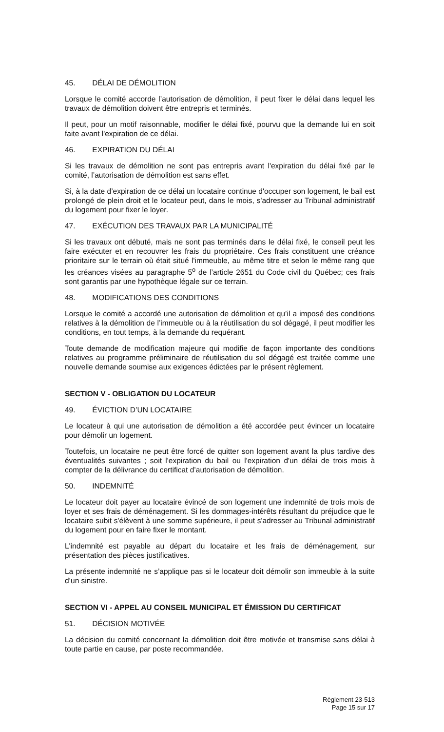45. DÉLAI DE DÉMOLITION
Lorsque le comité accorde l’autorisation de démolition, il peut fixer le délai dans lequel les travaux de démolition doivent être entrepris et terminés.
Il peut, pour un motif raisonnable, modifier le délai fixé, pourvu que la demande lui en soit faite avant l'expiration de ce délai.
46. EXPIRATION DU DÉLAI
Si les travaux de démolition ne sont pas entrepris avant l'expiration du délai fixé par le comité, l’autorisation de démolition est sans effet.
Si, à la date d’expiration de ce délai un locataire continue d'occuper son logement, le bail est prolongé de plein droit et le locateur peut, dans le mois, s'adresser au Tribunal administratif du logement pour fixer le loyer.
47. EXÉCUTION DES TRAVAUX PAR LA MUNICIPALITÉ
Si les travaux ont débuté, mais ne sont pas terminés dans le délai fixé, le conseil peut les faire exécuter et en recouvrer les frais du propriétaire. Ces frais constituent une créance prioritaire sur le terrain où était situé l'immeuble, au même titre et selon le même rang que les créances visées au paragraphe 5<sup>o</sup> de l’article 2651 du Code civil du Québec; ces frais sont garantis par une hypothèque légale sur ce terrain.
48. MODIFICATIONS DES CONDITIONS
Lorsque le comité a accordé une autorisation de démolition et qu’il a imposé des conditions relatives à la démolition de l’immeuble ou à la réutilisation du sol dégagé, il peut modifier les conditions, en tout temps, à la demande du requérant.
Toute demande de modification majeure qui modifie de façon importante des conditions relatives au programme préliminaire de réutilisation du sol dégagé est traitée comme une nouvelle demande soumise aux exigences édictées par le présent règlement.
SECTION V - OBLIGATION DU LOCATEUR
49. ÉVICTION D’UN LOCATAIRE
Le locateur à qui une autorisation de démolition a été accordée peut évincer un locataire pour démolir un logement.
Toutefois, un locataire ne peut être forcé de quitter son logement avant la plus tardive des éventualités suivantes ; soit l'expiration du bail ou l'expiration d'un délai de trois mois à compter de la délivrance du certificat d’autorisation de démolition.
50. INDEMNITÉ
Le locateur doit payer au locataire évincé de son logement une indemnité de trois mois de loyer et ses frais de déménagement. Si les dommages-intérêts résultant du préjudice que le locataire subit s'élèvent à une somme supérieure, il peut s'adresser au Tribunal administratif du logement pour en faire fixer le montant.
L'indemnité est payable au départ du locataire et les frais de déménagement, sur présentation des pièces justificatives.
La présente indemnité ne s’applique pas si le locateur doit démolir son immeuble à la suite d’un sinistre.
SECTION VI - APPEL AU CONSEIL MUNICIPAL ET ÉMISSION DU CERTIFICAT
51. DÉCISION MOTIVÉE
La décision du comité concernant la démolition doit être motivée et transmise sans délai à toute partie en cause, par poste recommandée.
Règlement 23-513
Page 15 sur 17